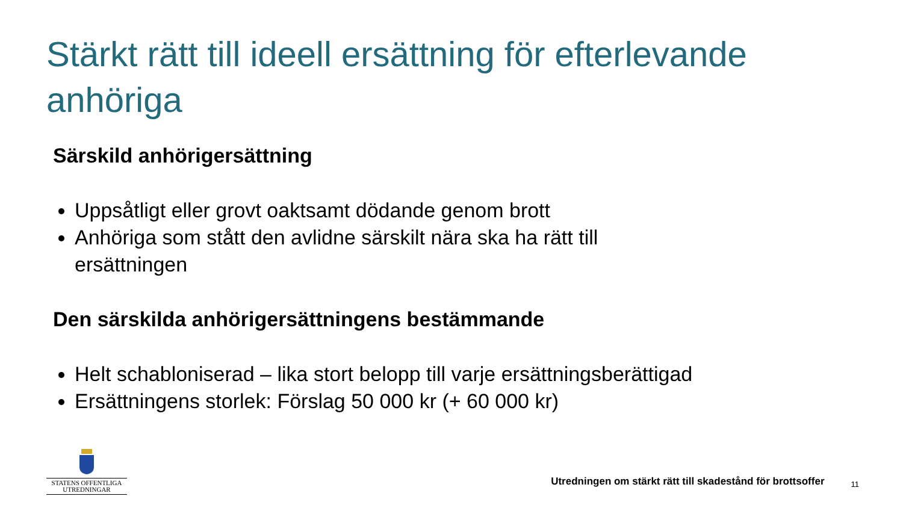Stärkt rätt till ideell ersättning för efterlevande anhöriga
Särskild anhörigersättning
Uppsåtligt eller grovt oaktsamt dödande genom brott
Anhöriga som stått den avlidne särskilt nära ska ha rätt till ersättningen
Den särskilda anhörigersättningens bestämmande
Helt schabloniserad – lika stort belopp till varje ersättningsberättigad
Ersättningens storlek: Förslag 50 000 kr (+ 60 000 kr)
STATENS OFFENTLIGA
UTREDNINGAR
Utredningen om stärkt rätt till skadestånd för brottsoffer
11